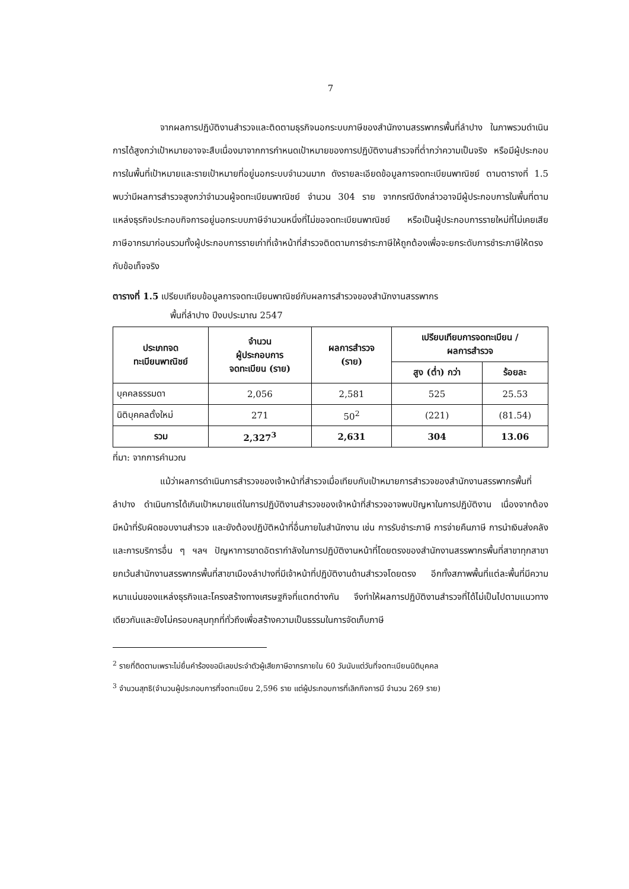7
จากผลการปฏิบัติงานสำรวจและติดตามธุรกิจนอกระบบภาษีของสำนักงานสรรพากรพื้นที่ลำปาง ในภาพรวมดำเนินการได้สูงกว่าเป้าหมายอาจจะสืบเนื่องมาจากการกำหนดเป้าหมายของการปฏิบัติงานสำรวจที่ต่ำกว่าความเป็นจริง หรือมีผู้ประกอบการในพื้นที่เป้าหมายและรายเป้าหมายที่อยู่นอกระบบจำนวนมาก ดังรายละเอียดข้อมูลการจดทะเบียนพาณิชย์ ตามตารางที่ 1.5 พบว่ามีผลการสำรวจสูงกว่าจำนวนผู้จดทะเบียนพาณิชย์ จำนวน 304 ราย จากกรณีดังกล่าวอาจมีผู้ประกอบการในพื้นที่ตามแหล่งธุรกิจประกอบกิจการอยู่นอกระบบภาษีจำนวนหนึ่งที่ไม่ขอจดทะเบียนพาณิชย์ หรือเป็นผู้ประกอบการรายใหม่ที่ไม่เคยเสียภาษีอากรมาก่อนรวมทั้งผู้ประกอบการรายเก่าที่เจ้าหน้าที่สำรวจติดตามการชำระภาษีให้ถูกต้องเพื่อจะยกระดับการชำระภาษีให้ตรงกับข้อเท็จจริง
ตารางที่ 1.5 เปรียบเทียบข้อมูลการจดทะเบียนพาณิชย์กับผลการสำรวจของสำนักงานสรรพากร
พื้นที่ลำปาง ปีงบประมาณ 2547
| ประเภทจด ทะเบียนพาณิชย์ | จำนวน ผู้ประกอบการ จดทะเบียน (ราย) | ผลการสำรวจ (ราย) | เปรียบเทียบการจดทะเบียน / ผลการสำรวจ | |
| --- | --- | --- | --- | --- |
| | | | สูง (ต่ำ) กว่า | ร้อยละ |
| บุคคลธรรมดา | 2,056 | 2,581 | 525 | 25.53 |
| นิติบุคคลตั้งใหม่ | 271 | 50<sup>2</sup> | (221) | (81.54) |
| รวม | 2,327<sup>3</sup> | 2,631 | 304 | 13.06 |
ที่มา: จากการคำนวณ
แม้ว่าผลการดำเนินการสำรวจของเจ้าหน้าที่สำรวจเมื่อเทียบกับเป้าหมายการสำรวจของสำนักงานสรรพากรพื้นที่ลำปาง ดำเนินการได้เกินเป้าหมายแต่ในการปฏิบัติงานสำรวจของเจ้าหน้าที่สำรวจอาจพบปัญหาในการปฏิบัติงาน เนื่องจากต้องมีหน้าที่รับผิดชอบงานสำรวจ และยังต้องปฏิบัติหน้าที่อื่นภายในสำนักงาน เช่น การรับชำระภาษี การจ่ายคืนภาษี การนำเงินส่งคลัง และการบริการอื่น ๆ ฯลฯ ปัญหาการขาดอัตรากำลังในการปฏิบัติงานหน้าที่โดยตรงของสำนักงานสรรพากรพื้นที่สาขาทุกสาขา ยกเว้นสำนักงานสรรพากรพื้นที่สาขาเมืองลำปางที่มีเจ้าหน้าที่ปฏิบัติงานด้านสำรวจโดยตรง อีกทั้งสภาพพื้นที่แต่ละพื้นที่มีความหนาแน่นของแหล่งธุรกิจและโครงสร้างทางเศรษฐกิจที่แตกต่างกัน จึงทำให้ผลการปฏิบัติงานสำรวจที่ได้ไม่เป็นไปตามแนวทางเดียวกันและยังไม่ครอบคลุมทุกที่ทั่วถึงเพื่อสร้างความเป็นธรรมในการจัดเก็บภาษี
<sup>2</sup> รายที่ติดตามเพราะไม่ยื่นคำร้องขอมีเลขประจำตัวผู้เสียภาษีอากรภายใน 60 วันนับแต่วันที่จดทะเบียนนิติบุคคล
<sup>3</sup> จำนวนสุทธิ(จำนวนผู้ประกอบการที่จดทะเบียน 2,596 ราย แต่ผู้ประกอบการที่เลิกกิจการมี จำนวน 269 ราย)